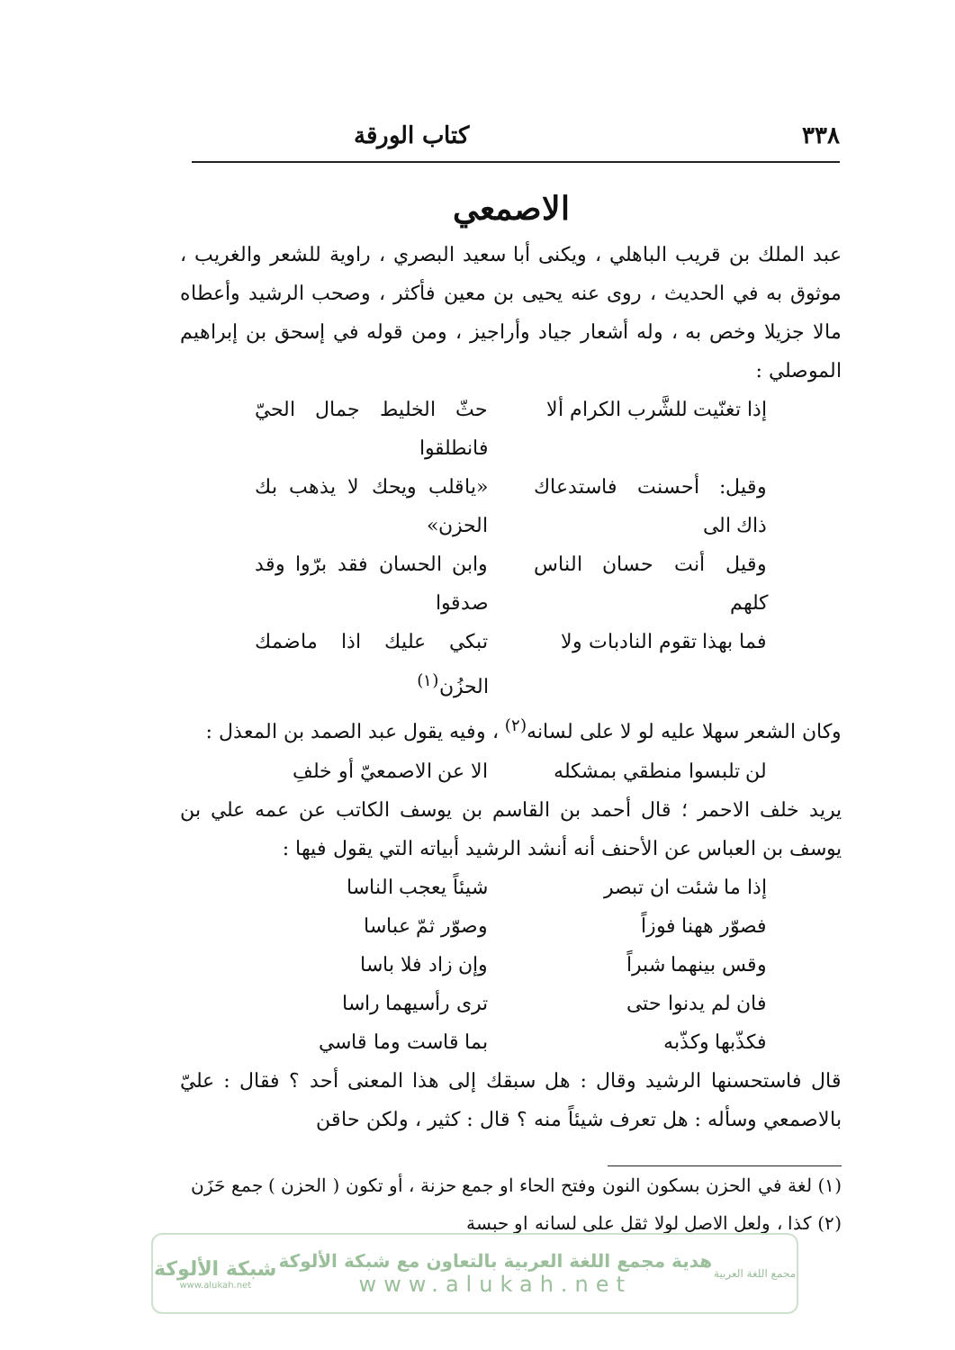٣٣٨ كتاب الورقة
الاصمعي
عبد الملك بن قريب الباهلي ، ويكنى أبا سعيد البصري ، راوية للشعر والغريب ، موثوق به في الحديث ، روى عنه يحيى بن معين فأكثر ، وصحب الرشيد وأعطاه مالا جزيلا وخص به ، وله أشعار جياد وأراجيز ، ومن قوله في إسحق بن إبراهيم الموصلي :
إذا تغنّيت للشَّرب الكرام ألا حثّ الخليط جمال الحيّ فانطلقوا
وقيل: أحسنت فاستدعاك ذاك الى «ياقلب ويحك لا يذهب بك الحزن»
وقيل أنت حسان الناس كلهم وابن الحسان فقد برّوا وقد صدقوا
فما بهذا تقوم النادبات ولا تبكي عليك اذا ماضمك الحزُن<sup>(١)</sup>
وكان الشعر سهلا عليه لو لا على لسانه<sup>(٢)</sup> ، وفيه يقول عبد الصمد بن المعذل :
لن تلبسوا منطقي بمشكله الا عن الاصمعيّ أو خلفِ
يريد خلف الاحمر ؛ قال أحمد بن القاسم بن يوسف الكاتب عن عمه علي بن يوسف بن العباس عن الأحنف أنه أنشد الرشيد أبياته التي يقول فيها :
إذا ما شئت ان تبصر شيئاً يعجب الناسا
فصوّر ههنا فوزاً وصوّر ثمّ عباسا
وقس بينهما شبراً وإن زاد فلا باسا
فان لم يدنوا حتى ترى رأسيهما راسا
فكذّبها وكذّبه بما قاست وما قاسي
قال فاستحسنها الرشيد وقال : هل سبقك إلى هذا المعنى أحد ؟ فقال : عليّ بالاصمعي وسأله : هل تعرف شيئاً منه ؟ قال : كثير ، ولكن حاقن
(١) لغة في الحزن بسكون النون وفتح الحاء او جمع حزنة ، أو تكون ( الحزن ) جمع حَزَن
(٢) كذا ، ولعل الاصل لولا ثقل على لسانه او حبسة
مجمع اللغة العربية
هدية مجمع اللغة العربية بالتعاون مع شبكة الألوكة
www.alukah.net
شبكة الألوكة
www.alukah.net